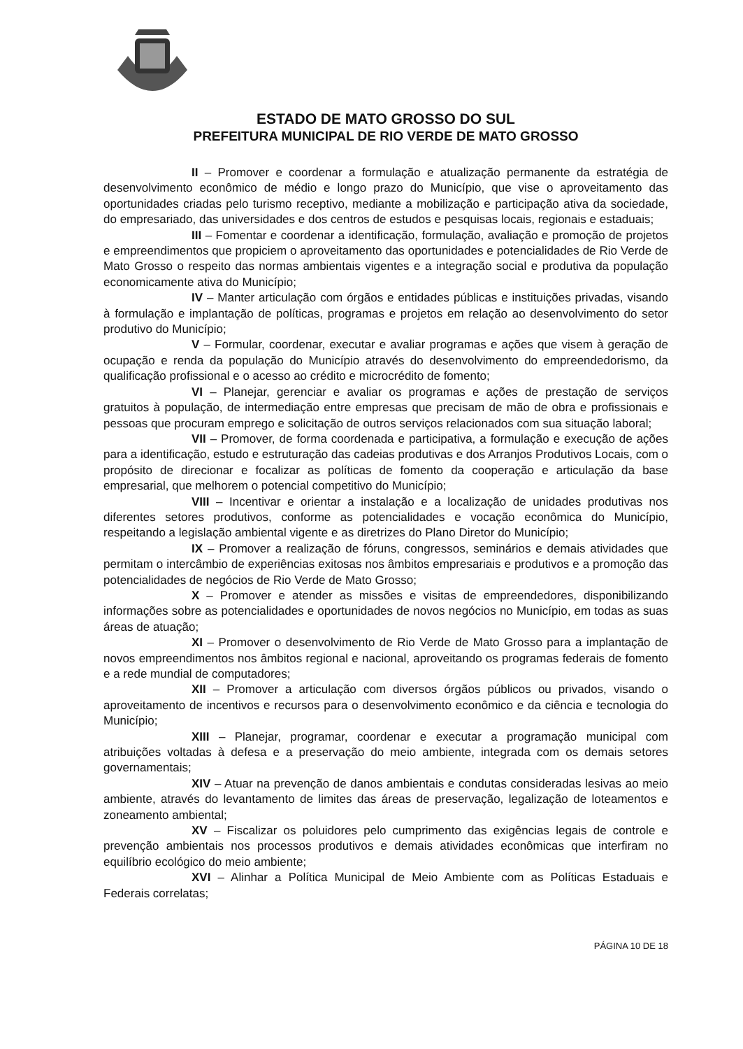ESTADO DE MATO GROSSO DO SUL
PREFEITURA MUNICIPAL DE RIO VERDE DE MATO GROSSO
II – Promover e coordenar a formulação e atualização permanente da estratégia de desenvolvimento econômico de médio e longo prazo do Município, que vise o aproveitamento das oportunidades criadas pelo turismo receptivo, mediante a mobilização e participação ativa da sociedade, do empresariado, das universidades e dos centros de estudos e pesquisas locais, regionais e estaduais;
III – Fomentar e coordenar a identificação, formulação, avaliação e promoção de projetos e empreendimentos que propiciem o aproveitamento das oportunidades e potencialidades de Rio Verde de Mato Grosso o respeito das normas ambientais vigentes e a integração social e produtiva da população economicamente ativa do Município;
IV – Manter articulação com órgãos e entidades públicas e instituições privadas, visando à formulação e implantação de políticas, programas e projetos em relação ao desenvolvimento do setor produtivo do Município;
V – Formular, coordenar, executar e avaliar programas e ações que visem à geração de ocupação e renda da população do Município através do desenvolvimento do empreendedorismo, da qualificação profissional e o acesso ao crédito e microcrédito de fomento;
VI – Planejar, gerenciar e avaliar os programas e ações de prestação de serviços gratuitos à população, de intermediação entre empresas que precisam de mão de obra e profissionais e pessoas que procuram emprego e solicitação de outros serviços relacionados com sua situação laboral;
VII – Promover, de forma coordenada e participativa, a formulação e execução de ações para a identificação, estudo e estruturação das cadeias produtivas e dos Arranjos Produtivos Locais, com o propósito de direcionar e focalizar as políticas de fomento da cooperação e articulação da base empresarial, que melhorem o potencial competitivo do Município;
VIII – Incentivar e orientar a instalação e a localização de unidades produtivas nos diferentes setores produtivos, conforme as potencialidades e vocação econômica do Município, respeitando a legislação ambiental vigente e as diretrizes do Plano Diretor do Município;
IX – Promover a realização de fóruns, congressos, seminários e demais atividades que permitam o intercâmbio de experiências exitosas nos âmbitos empresariais e produtivos e a promoção das potencialidades de negócios de Rio Verde de Mato Grosso;
X – Promover e atender as missões e visitas de empreendedores, disponibilizando informações sobre as potencialidades e oportunidades de novos negócios no Município, em todas as suas áreas de atuação;
XI – Promover o desenvolvimento de Rio Verde de Mato Grosso para a implantação de novos empreendimentos nos âmbitos regional e nacional, aproveitando os programas federais de fomento e a rede mundial de computadores;
XII – Promover a articulação com diversos órgãos públicos ou privados, visando o aproveitamento de incentivos e recursos para o desenvolvimento econômico e da ciência e tecnologia do Município;
XIII – Planejar, programar, coordenar e executar a programação municipal com atribuições voltadas à defesa e a preservação do meio ambiente, integrada com os demais setores governamentais;
XIV – Atuar na prevenção de danos ambientais e condutas consideradas lesivas ao meio ambiente, através do levantamento de limites das áreas de preservação, legalização de loteamentos e zoneamento ambiental;
XV – Fiscalizar os poluidores pelo cumprimento das exigências legais de controle e prevenção ambientais nos processos produtivos e demais atividades econômicas que interfiram no equilíbrio ecológico do meio ambiente;
XVI – Alinhar a Política Municipal de Meio Ambiente com as Políticas Estaduais e Federais correlatas;
PÁGINA 10 DE 18